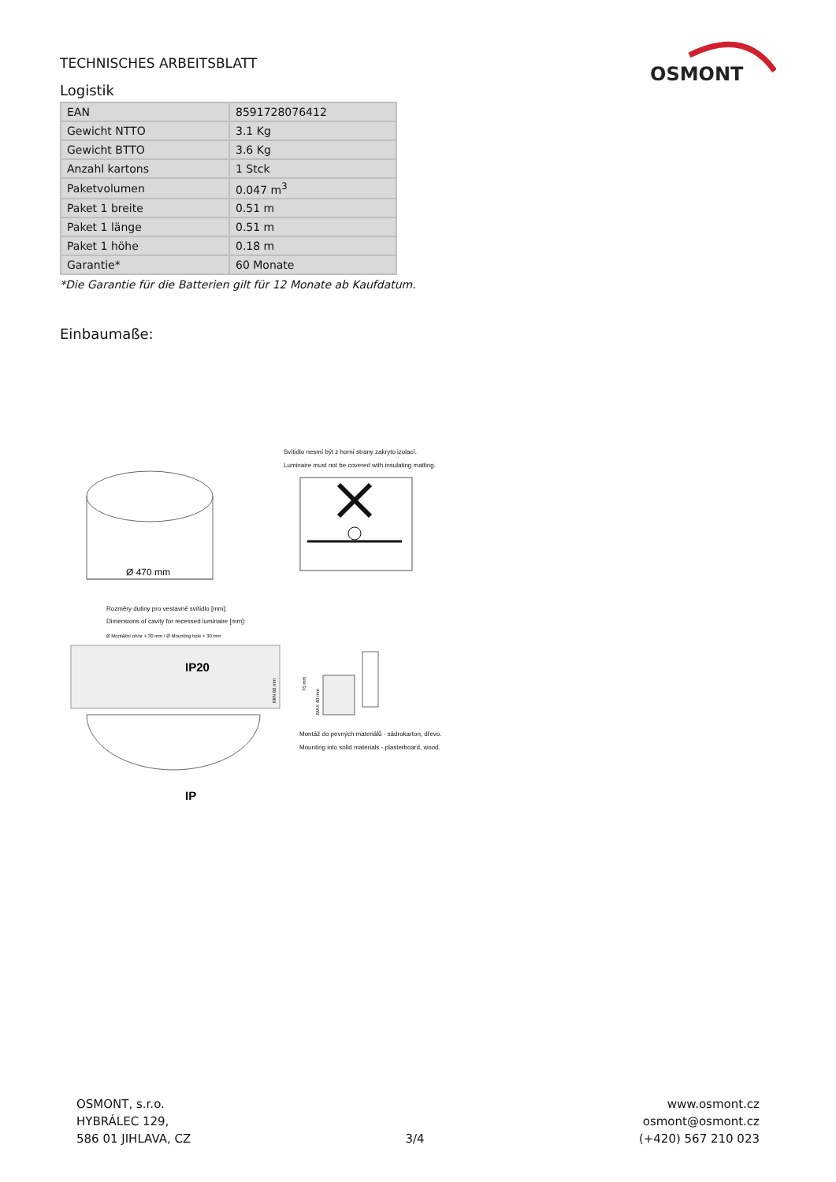TECHNISCHES ARBEITSBLATT
OSMONT
Logistik
| EAN | 8591728076412 |
| Gewicht NTTO | 3.1 Kg |
| Gewicht BTTO | 3.6 Kg |
| Anzahl kartons | 1 Stck |
| Paketvolumen | 0.047 m<sup>3</sup> |
| Paket 1 breite | 0.51 m |
| Paket 1 länge | 0.51 m |
| Paket 1 höhe | 0.18 m |
| Garantie* | 60 Monate |
*Die Garantie für die Batterien gilt für 12 Monate ab Kaufdatum.
Einbaumaße:
Ø 470 mm
Svítidlo nesmí být z horní strany zakryto izolací.
Luminaire must not be covered with insulating matting.
Rozměry dutiny pro vestavné svítidlo [mm]:
Dimensions of cavity for recessed luminaire [mm]:
Ø Montážní otvor + 30 mm / Ø Mounting hole + 30 mm
IP20
IP
MIN 80 mm
76 mm
MAX 40 mm
Montáž do pevných materiálů - sádrokarton, dřevo.
Mounting into solid materials - plasterboard, wood.
OSMONT, s.r.o.
HYBRÁLEC 129,
586 01 JIHLAVA, CZ
3/4
www.osmont.cz
osmont@osmont.cz
(+420) 567 210 023